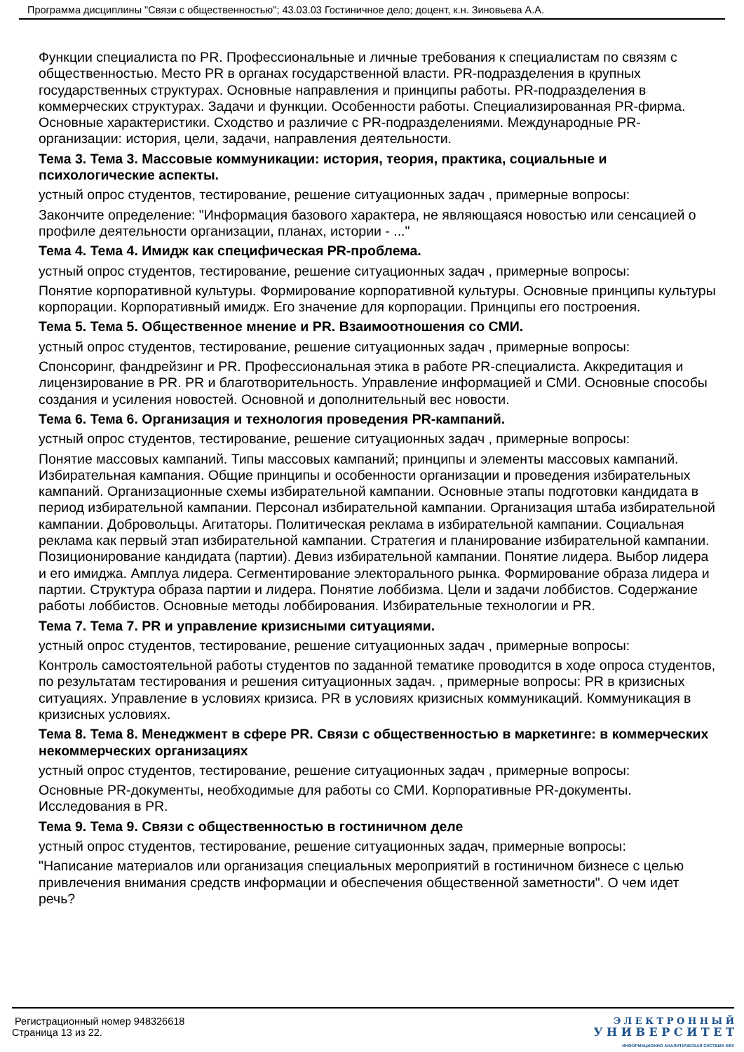Программа дисциплины "Связи с общественностью"; 43.03.03 Гостиничное дело; доцент, к.н. Зиновьева А.А.
Функции специалиста по PR. Профессиональные и личные требования к специалистам по связям с общественностью. Место PR в органах государственной власти. PR-подразделения в крупных государственных структурах. Основные направления и принципы работы. PR-подразделения в коммерческих структурах. Задачи и функции. Особенности работы. Специализированная PR-фирма. Основные характеристики. Сходство и различие с PR-подразделениями. Международные PR-организации: история, цели, задачи, направления деятельности.
Тема 3. Тема 3. Массовые коммуникации: история, теория, практика, социальные и психологические аспекты.
устный опрос студентов, тестирование, решение ситуационных задач , примерные вопросы:
Закончите определение: "Информация базового характера, не являющаяся новостью или сенсацией о профиле деятельности организации, планах, истории - ..."
Тема 4. Тема 4. Имидж как специфическая PR-проблема.
устный опрос студентов, тестирование, решение ситуационных задач , примерные вопросы:
Понятие корпоративной культуры. Формирование корпоративной культуры. Основные принципы культуры корпорации. Корпоративный имидж. Его значение для корпорации. Принципы его построения.
Тема 5. Тема 5. Общественное мнение и PR. Взаимоотношения со СМИ.
устный опрос студентов, тестирование, решение ситуационных задач , примерные вопросы:
Спонсоринг, фандрейзинг и PR. Профессиональная этика в работе PR-специалиста. Аккредитация и лицензирование в PR. PR и благотворительность. Управление информацией и СМИ. Основные способы создания и усиления новостей. Основной и дополнительный вес новости.
Тема 6. Тема 6. Организация и технология проведения PR-кампаний.
устный опрос студентов, тестирование, решение ситуационных задач , примерные вопросы:
Понятие массовых кампаний. Типы массовых кампаний; принципы и элементы массовых кампаний. Избирательная кампания. Общие принципы и особенности организации и проведения избирательных кампаний. Организационные схемы избирательной кампании. Основные этапы подготовки кандидата в период избирательной кампании. Персонал избирательной кампании. Организация штаба избирательной кампании. Добровольцы. Агитаторы. Политическая реклама в избирательной кампании. Социальная реклама как первый этап избирательной кампании. Стратегия и планирование избирательной кампании. Позиционирование кандидата (партии). Девиз избирательной кампании. Понятие лидера. Выбор лидера и его имиджа. Амплуа лидера. Сегментирование электорального рынка. Формирование образа лидера и партии. Структура образа партии и лидера. Понятие лоббизма. Цели и задачи лоббистов. Содержание работы лоббистов. Основные методы лоббирования. Избирательные технологии и PR.
Тема 7. Тема 7. PR и управление кризисными ситуациями.
устный опрос студентов, тестирование, решение ситуационных задач , примерные вопросы:
Контроль самостоятельной работы студентов по заданной тематике проводится в ходе опроса студентов, по результатам тестирования и решения ситуационных задач. , примерные вопросы: PR в кризисных ситуациях. Управление в условиях кризиса. PR в условиях кризисных коммуникаций. Коммуникация в кризисных условиях.
Тема 8. Тема 8. Менеджмент в сфере PR. Связи с общественностью в маркетинге: в коммерческих некоммерческих организациях
устный опрос студентов, тестирование, решение ситуационных задач , примерные вопросы:
Основные PR-документы, необходимые для работы со СМИ. Корпоративные PR-документы. Исследования в PR.
Тема 9. Тема 9. Связи с общественностью в гостиничном деле
устный опрос студентов, тестирование, решение ситуационных задач, примерные вопросы:
"Написание материалов или организация специальных мероприятий в гостиничном бизнесе с целью привлечения внимания средств информации и обеспечения общественной заметности". О чем идет речь?
Регистрационный номер 948326618
Страница 13 из 22.
Э Л Е К Т Р О Н Н Ы Й
У Н И В Е Р С И Т Е Т
ИНФОРМАЦИОННО АНАЛИТИЧЕСКАЯ СИСТЕМА КФУ